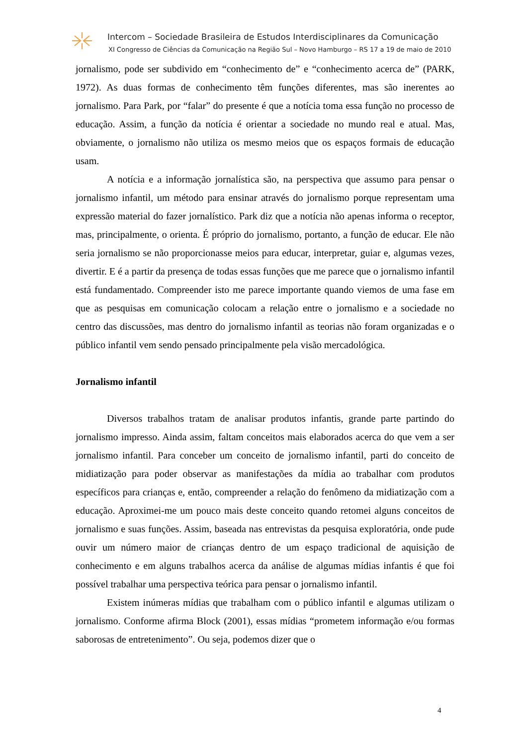Intercom – Sociedade Brasileira de Estudos Interdisciplinares da Comunicação
XI Congresso de Ciências da Comunicação na Região Sul – Novo Hamburgo – RS 17 a 19 de maio de 2010
jornalismo, pode ser subdivido em “conhecimento de” e “conhecimento acerca de” (PARK, 1972). As duas formas de conhecimento têm funções diferentes, mas são inerentes ao jornalismo. Para Park, por “falar” do presente é que a notícia toma essa função no processo de educação. Assim, a função da notícia é orientar a sociedade no mundo real e atual. Mas, obviamente, o jornalismo não utiliza os mesmo meios que os espaços formais de educação usam.
A notícia e a informação jornalística são, na perspectiva que assumo para pensar o jornalismo infantil, um método para ensinar através do jornalismo porque representam uma expressão material do fazer jornalístico. Park diz que a notícia não apenas informa o receptor, mas, principalmente, o orienta. É próprio do jornalismo, portanto, a função de educar. Ele não seria jornalismo se não proporcionasse meios para educar, interpretar, guiar e, algumas vezes, divertir. E é a partir da presença de todas essas funções que me parece que o jornalismo infantil está fundamentado. Compreender isto me parece importante quando viemos de uma fase em que as pesquisas em comunicação colocam a relação entre o jornalismo e a sociedade no centro das discussões, mas dentro do jornalismo infantil as teorias não foram organizadas e o público infantil vem sendo pensado principalmente pela visão mercadológica.
Jornalismo infantil
Diversos trabalhos tratam de analisar produtos infantis, grande parte partindo do jornalismo impresso. Ainda assim, faltam conceitos mais elaborados acerca do que vem a ser jornalismo infantil. Para conceber um conceito de jornalismo infantil, parti do conceito de midiatização para poder observar as manifestações da mídia ao trabalhar com produtos específicos para crianças e, então, compreender a relação do fenômeno da midiatização com a educação. Aproximei-me um pouco mais deste conceito quando retomei alguns conceitos de jornalismo e suas funções. Assim, baseada nas entrevistas da pesquisa exploratória, onde pude ouvir um número maior de crianças dentro de um espaço tradicional de aquisição de conhecimento e em alguns trabalhos acerca da análise de algumas mídias infantis é que foi possível trabalhar uma perspectiva teórica para pensar o jornalismo infantil.
Existem inúmeras mídias que trabalham com o público infantil e algumas utilizam o jornalismo. Conforme afirma Block (2001), essas mídias “prometem informação e/ou formas saborosas de entretenimento”. Ou seja, podemos dizer que o
4